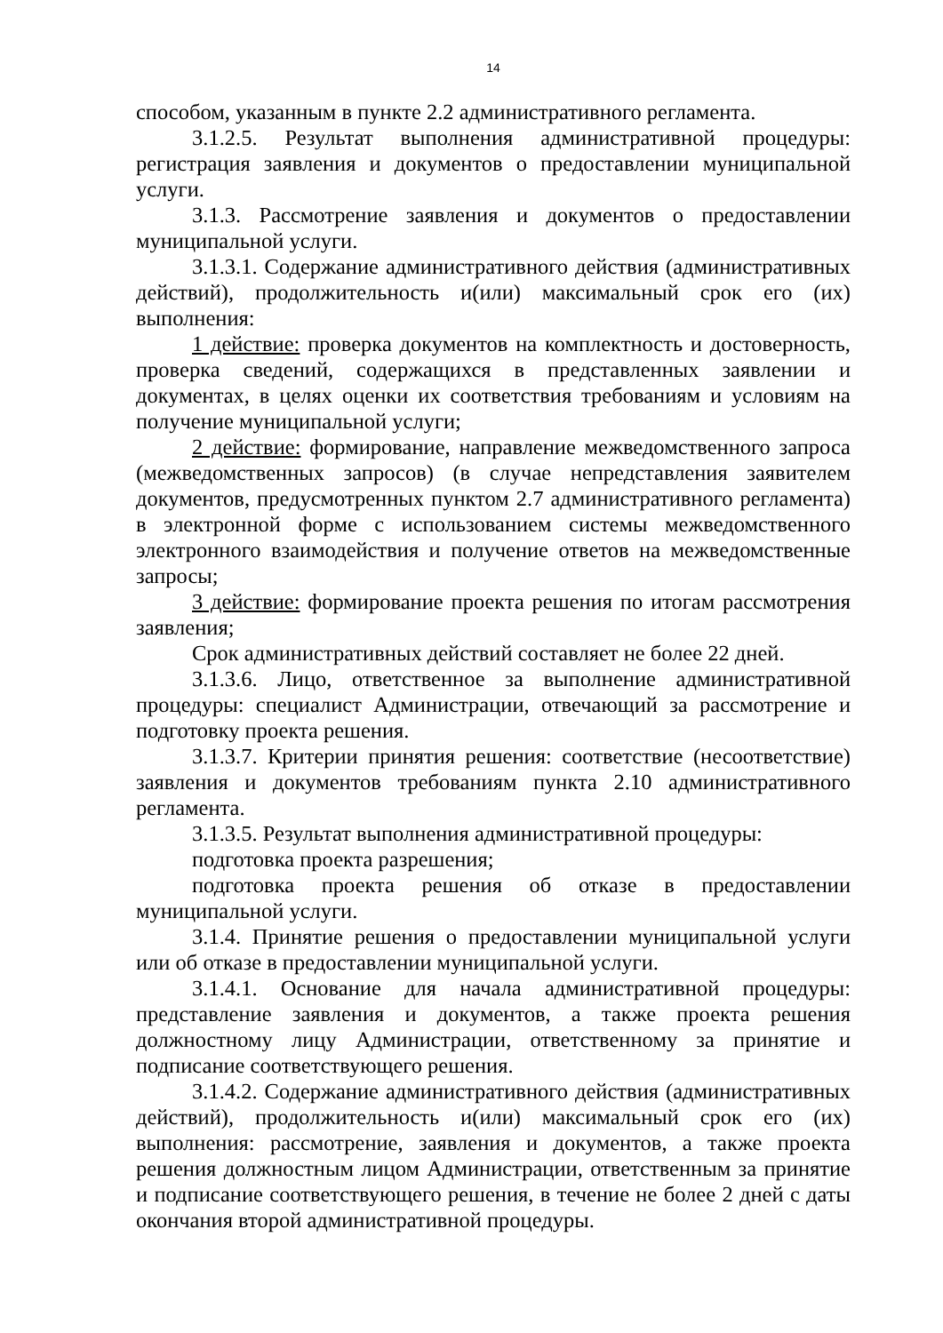14
способом, указанным в пункте 2.2 административного регламента.
3.1.2.5. Результат выполнения административной процедуры: регистрация заявления и документов о предоставлении муниципальной услуги.
3.1.3. Рассмотрение заявления и документов о предоставлении муниципальной услуги.
3.1.3.1. Содержание административного действия (административных действий), продолжительность и(или) максимальный срок его (их) выполнения:
1 действие: проверка документов на комплектность и достоверность, проверка сведений, содержащихся в представленных заявлении и документах, в целях оценки их соответствия требованиям и условиям на получение муниципальной услуги;
2 действие: формирование, направление межведомственного запроса (межведомственных запросов) (в случае непредставления заявителем документов, предусмотренных пунктом 2.7 административного регламента) в электронной форме с использованием системы межведомственного электронного взаимодействия и получение ответов на межведомственные запросы;
3 действие: формирование проекта решения по итогам рассмотрения заявления;
Срок административных действий составляет не более 22 дней.
3.1.3.6. Лицо, ответственное за выполнение административной процедуры: специалист Администрации, отвечающий за рассмотрение и подготовку проекта решения.
3.1.3.7. Критерии принятия решения: соответствие (несоответствие) заявления и документов требованиям пункта 2.10 административного регламента.
3.1.3.5. Результат выполнения административной процедуры:
подготовка проекта разрешения;
подготовка проекта решения об отказе в предоставлении муниципальной услуги.
3.1.4. Принятие решения о предоставлении муниципальной услуги или об отказе в предоставлении муниципальной услуги.
3.1.4.1. Основание для начала административной процедуры: представление заявления и документов, а также проекта решения должностному лицу Администрации, ответственному за принятие и подписание соответствующего решения.
3.1.4.2. Содержание административного действия (административных действий), продолжительность и(или) максимальный срок его (их) выполнения: рассмотрение, заявления и документов, а также проекта решения должностным лицом Администрации, ответственным за принятие и подписание соответствующего решения, в течение не более 2 дней с даты окончания второй административной процедуры.